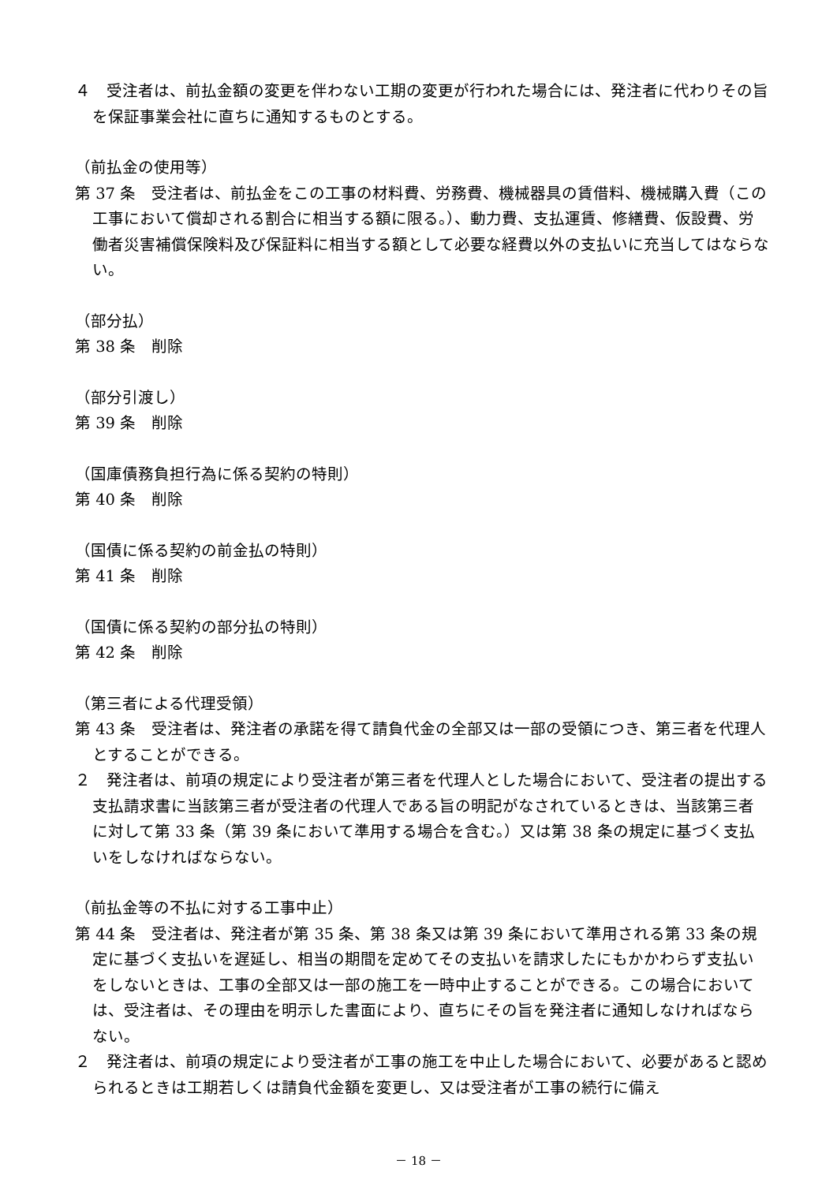４　受注者は、前払金額の変更を伴わない工期の変更が行われた場合には、発注者に代わりその旨を保証事業会社に直ちに通知するものとする。
（前払金の使用等）
第 37 条　受注者は、前払金をこの工事の材料費、労務費、機械器具の賃借料、機械購入費（この工事において償却される割合に相当する額に限る。）、動力費、支払運賃、修繕費、仮設費、労働者災害補償保険料及び保証料に相当する額として必要な経費以外の支払いに充当してはならない。
（部分払）
第 38 条　削除
（部分引渡し）
第 39 条　削除
（国庫債務負担行為に係る契約の特則）
第 40 条　削除
（国債に係る契約の前金払の特則）
第 41 条　削除
（国債に係る契約の部分払の特則）
第 42 条　削除
（第三者による代理受領）
第 43 条　受注者は、発注者の承諾を得て請負代金の全部又は一部の受領につき、第三者を代理人とすることができる。
２　発注者は、前項の規定により受注者が第三者を代理人とした場合において、受注者の提出する支払請求書に当該第三者が受注者の代理人である旨の明記がなされているときは、当該第三者に対して第 33 条（第 39 条において準用する場合を含む。）又は第 38 条の規定に基づく支払いをしなければならない。
（前払金等の不払に対する工事中止）
第 44 条　受注者は、発注者が第 35 条、第 38 条又は第 39 条において準用される第 33 条の規定に基づく支払いを遅延し、相当の期間を定めてその支払いを請求したにもかかわらず支払いをしないときは、工事の全部又は一部の施工を一時中止することができる。この場合においては、受注者は、その理由を明示した書面により、直ちにその旨を発注者に通知しなければならない。
２　発注者は、前項の規定により受注者が工事の施工を中止した場合において、必要があると認められるときは工期若しくは請負代金額を変更し、又は受注者が工事の続行に備え
－ 18 －